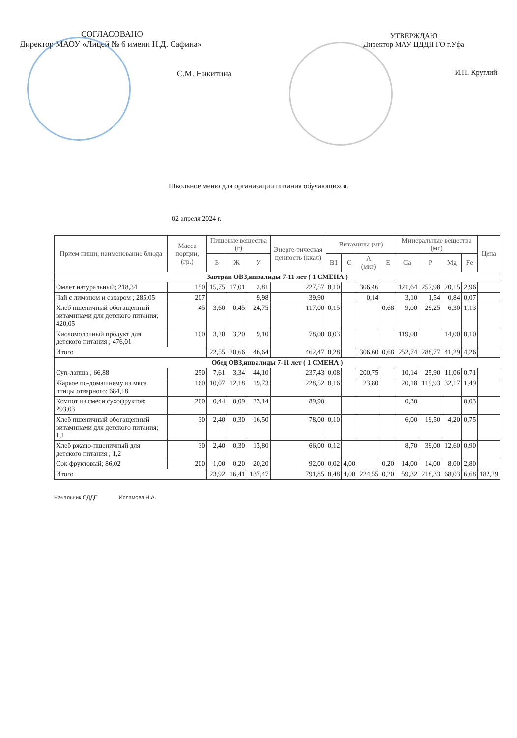СОГЛАСОВАНО
Директор МАОУ «Лицей № 6 имени Н.Д. Сафина»
С.М. Никитина
УТВЕРЖДАЮ
Директор МАУ ЦДДП ГО г.Уфа
И.П. Круглий
Школьное меню для организации питания обучающихся.
02 апреля 2024 г.
| Прием пищи, наименование блюда | Масса порции, (гр.) | Пищевые вещества (г) | | | Энерге-тическая ценность (ккал) | Витамины (мг) | | | | Минеральные вещества (мг) | | | | Цена |
| --- | --- | --- | --- | --- | --- | --- | --- | --- | --- | --- | --- | --- | --- | --- |
| | | Б | Ж | У | | B1 | C | A (мкг) | E | Ca | P | Mg | Fe | |
| Завтрак ОВЗ,инвалиды 7-11 лет ( 1 СМЕНА ) | | | | | | | | | | | | | | |
| Омлет натуральный; 218,34 | 150 | 15,75 | 17,01 | 2,81 | 227,57 | 0,10 | | 306,46 | | 121,64 | 257,98 | 20,15 | 2,96 | |
| Чай с лимоном и сахаром ; 285,05 | 207 | | | 9,98 | 39,90 | | | 0,14 | | 3,10 | 1,54 | 0,84 | 0,07 | |
| Хлеб пшеничный обогащенный витаминами для детского питания; 420,05 | 45 | 3,60 | 0,45 | 24,75 | 117,00 | 0,15 | | | 0,68 | 9,00 | 29,25 | 6,30 | 1,13 | |
| Кисломолочный продукт для детского питания ; 476,01 | 100 | 3,20 | 3,20 | 9,10 | 78,00 | 0,03 | | | | 119,00 | | 14,00 | 0,10 | |
| Итого | | 22,55 | 20,66 | 46,64 | 462,47 | 0,28 | | 306,60 | 0,68 | 252,74 | 288,77 | 41,29 | 4,26 | |
| Обед ОВЗ,инвалиды 7-11 лет ( 1 СМЕНА ) | | | | | | | | | | | | | | |
| Суп-лапша ; 66,88 | 250 | 7,61 | 3,34 | 44,10 | 237,43 | 0,08 | | 200,75 | | 10,14 | 25,90 | 11,06 | 0,71 | |
| Жаркое по-домашнему из мяса птицы отварного; 684,18 | 160 | 10,07 | 12,18 | 19,73 | 228,52 | 0,16 | | 23,80 | | 20,18 | 119,93 | 32,17 | 1,49 | |
| Компот из смеси сухофруктов; 293,03 | 200 | 0,44 | 0,09 | 23,14 | 89,90 | | | | | 0,30 | | | 0,03 | |
| Хлеб пшеничный обогащенный витаминами для детского питания; 1,1 | 30 | 2,40 | 0,30 | 16,50 | 78,00 | 0,10 | | | | 6,00 | 19,50 | 4,20 | 0,75 | |
| Хлеб ржано-пшеничный для детского питания ; 1,2 | 30 | 2,40 | 0,30 | 13,80 | 66,00 | 0,12 | | | | 8,70 | 39,00 | 12,60 | 0,90 | |
| Сок фруктовый; 86,02 | 200 | 1,00 | 0,20 | 20,20 | 92,00 | 0,02 | 4,00 | | 0,20 | 14,00 | 14,00 | 8,00 | 2,80 | |
| Итого | | 23,92 | 16,41 | 137,47 | 791,85 | 0,48 | 4,00 | 224,55 | 0,20 | 59,32 | 218,33 | 68,03 | 6,68 | 182,29 |
Начальник ОДДП Исламова Н.А.